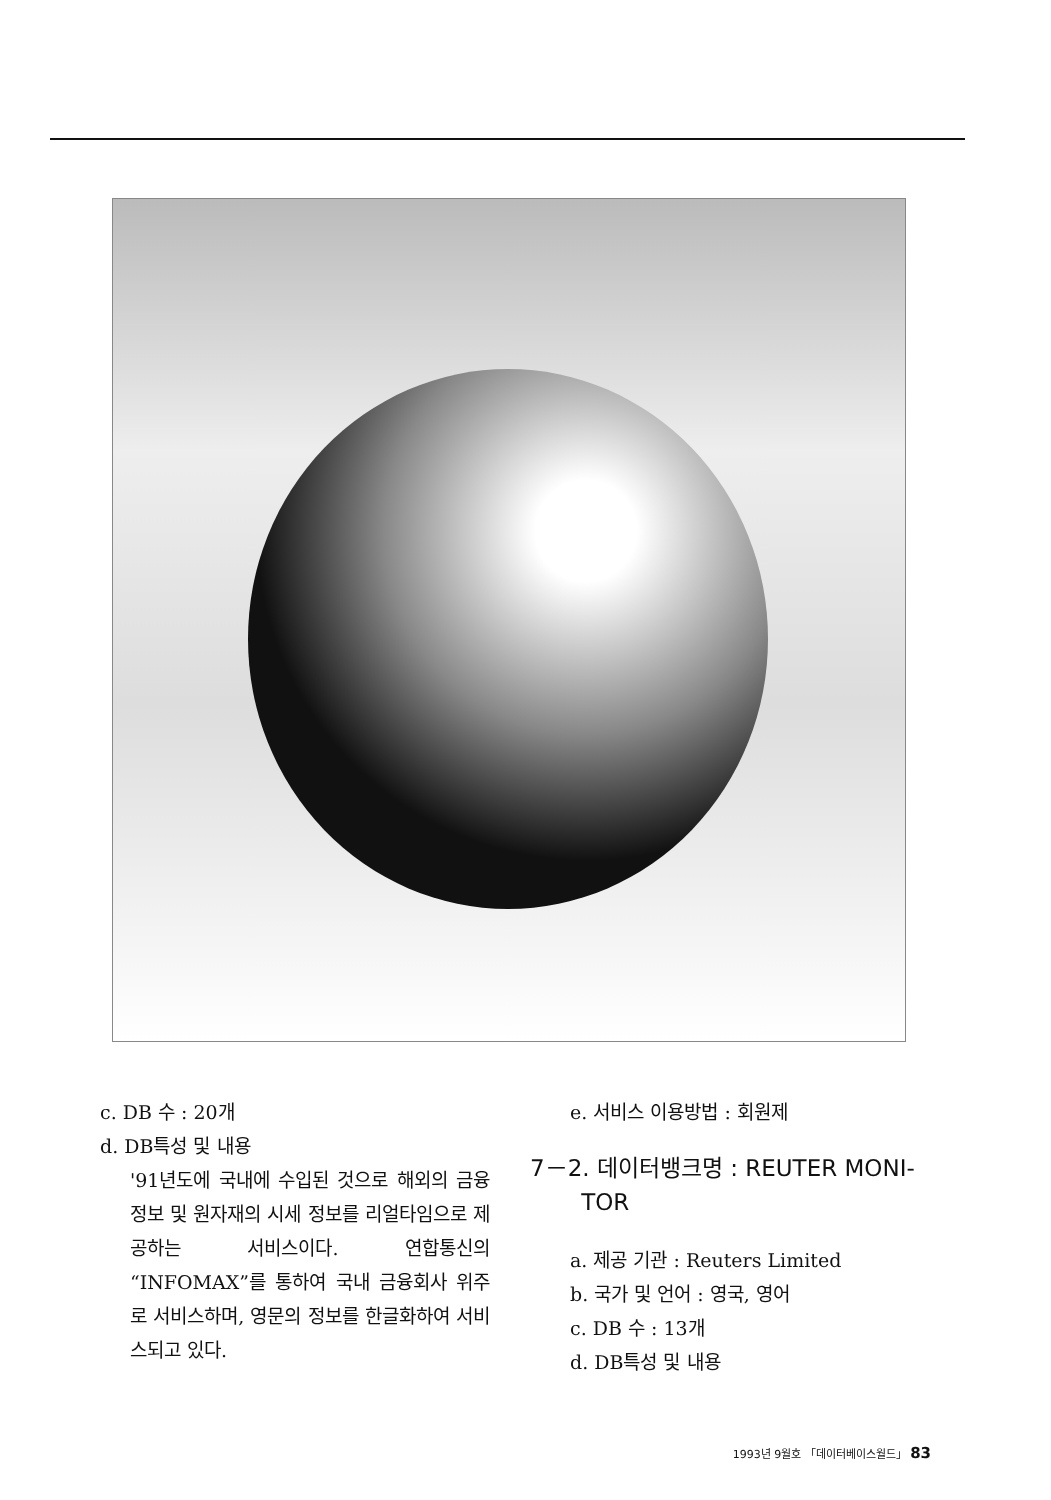c. DB 수 : 20개
d. DB특성 및 내용
'91년도에 국내에 수입된 것으로 해외의 금융정보 및 원자재의 시세 정보를 리얼타임으로 제공하는 서비스이다. 연합통신의 “INFOMAX”를 통하여 국내 금융회사 위주로 서비스하며, 영문의 정보를 한글화하여 서비스되고 있다.
e. 서비스 이용방법 : 회원제
7－2. 데이터뱅크명 : REUTER MONI-
TOR
a. 제공 기관 : Reuters Limited
b. 국가 및 언어 : 영국, 영어
c. DB 수 : 13개
d. DB특성 및 내용
1993년 9월호 「데이터베이스월드」 83